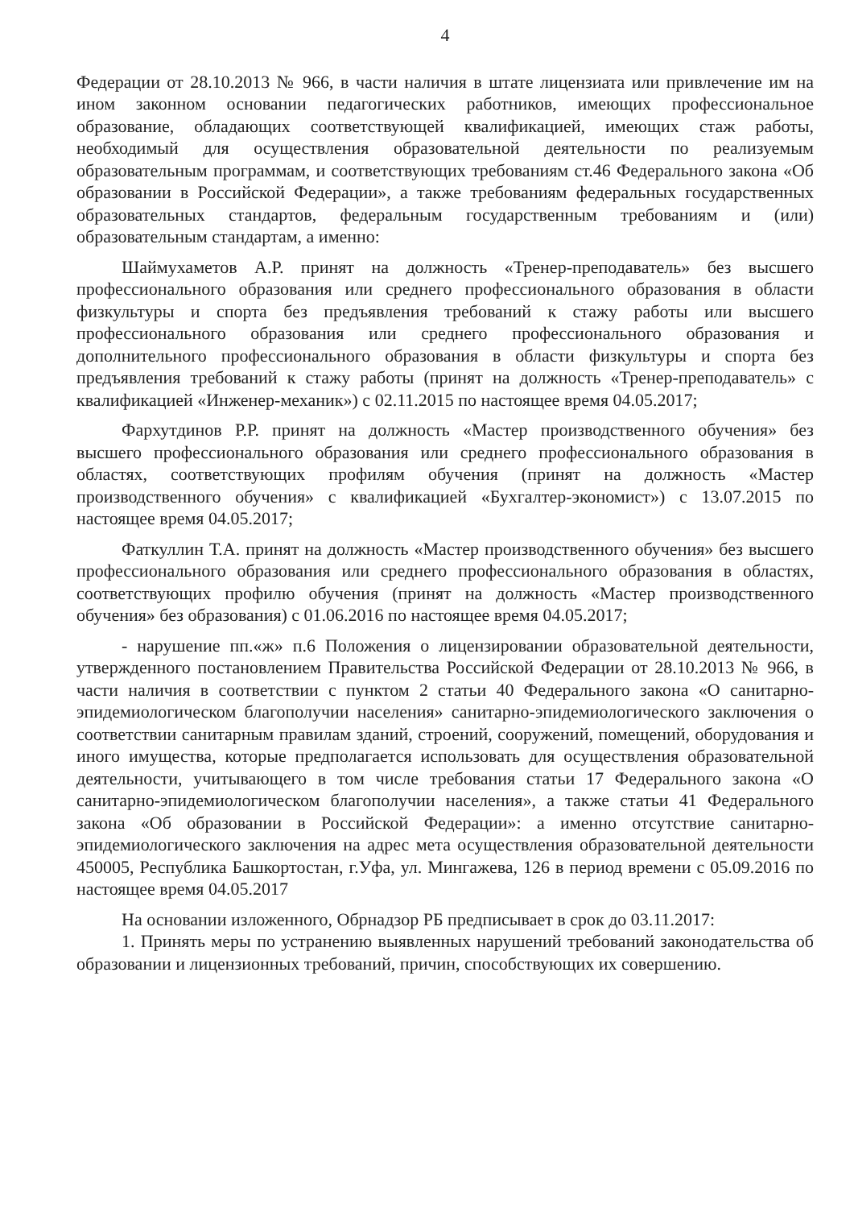4
Федерации от 28.10.2013 № 966, в части наличия в штате лицензиата или привлечение им на ином законном основании педагогических работников, имеющих профессиональное образование, обладающих соответствующей квалификацией, имеющих стаж работы, необходимый для осуществления образовательной деятельности по реализуемым образовательным программам, и соответствующих требованиям ст.46 Федерального закона «Об образовании в Российской Федерации», а также требованиям федеральных государственных образовательных стандартов, федеральным государственным требованиям и (или) образовательным стандартам, а именно:
Шаймухаметов А.Р. принят на должность «Тренер-преподаватель» без высшего профессионального образования или среднего профессионального образования в области физкультуры и спорта без предъявления требований к стажу работы или высшего профессионального образования или среднего профессионального образования и дополнительного профессионального образования в области физкультуры и спорта без предъявления требований к стажу работы (принят на должность «Тренер-преподаватель» с квалификацией «Инженер-механик») с 02.11.2015 по настоящее время 04.05.2017;
Фархутдинов Р.Р. принят на должность «Мастер производственного обучения» без высшего профессионального образования или среднего профессионального образования в областях, соответствующих профилям обучения (принят на должность «Мастер производственного обучения» с квалификацией «Бухгалтер-экономист») с 13.07.2015 по настоящее время 04.05.2017;
Фаткуллин Т.А. принят на должность «Мастер производственного обучения» без высшего профессионального образования или среднего профессионального образования в областях, соответствующих профилю обучения (принят на должность «Мастер производственного обучения» без образования) с 01.06.2016 по настоящее время 04.05.2017;
- нарушение пп.«ж» п.6 Положения о лицензировании образовательной деятельности, утвержденного постановлением Правительства Российской Федерации от 28.10.2013 № 966, в части наличия в соответствии с пунктом 2 статьи 40 Федерального закона «О санитарно-эпидемиологическом благополучии населения» санитарно-эпидемиологического заключения о соответствии санитарным правилам зданий, строений, сооружений, помещений, оборудования и иного имущества, которые предполагается использовать для осуществления образовательной деятельности, учитывающего в том числе требования статьи 17 Федерального закона «О санитарно-эпидемиологическом благополучии населения», а также статьи 41 Федерального закона «Об образовании в Российской Федерации»: а именно отсутствие санитарно-эпидемиологического заключения на адрес мета осуществления образовательной деятельности 450005, Республика Башкортостан, г.Уфа, ул. Мингажева, 126 в период времени с 05.09.2016 по настоящее время 04.05.2017
На основании изложенного, Обрнадзор РБ предписывает в срок до 03.11.2017:
1. Принять меры по устранению выявленных нарушений требований законодательства об образовании и лицензионных требований, причин, способствующих их совершению.